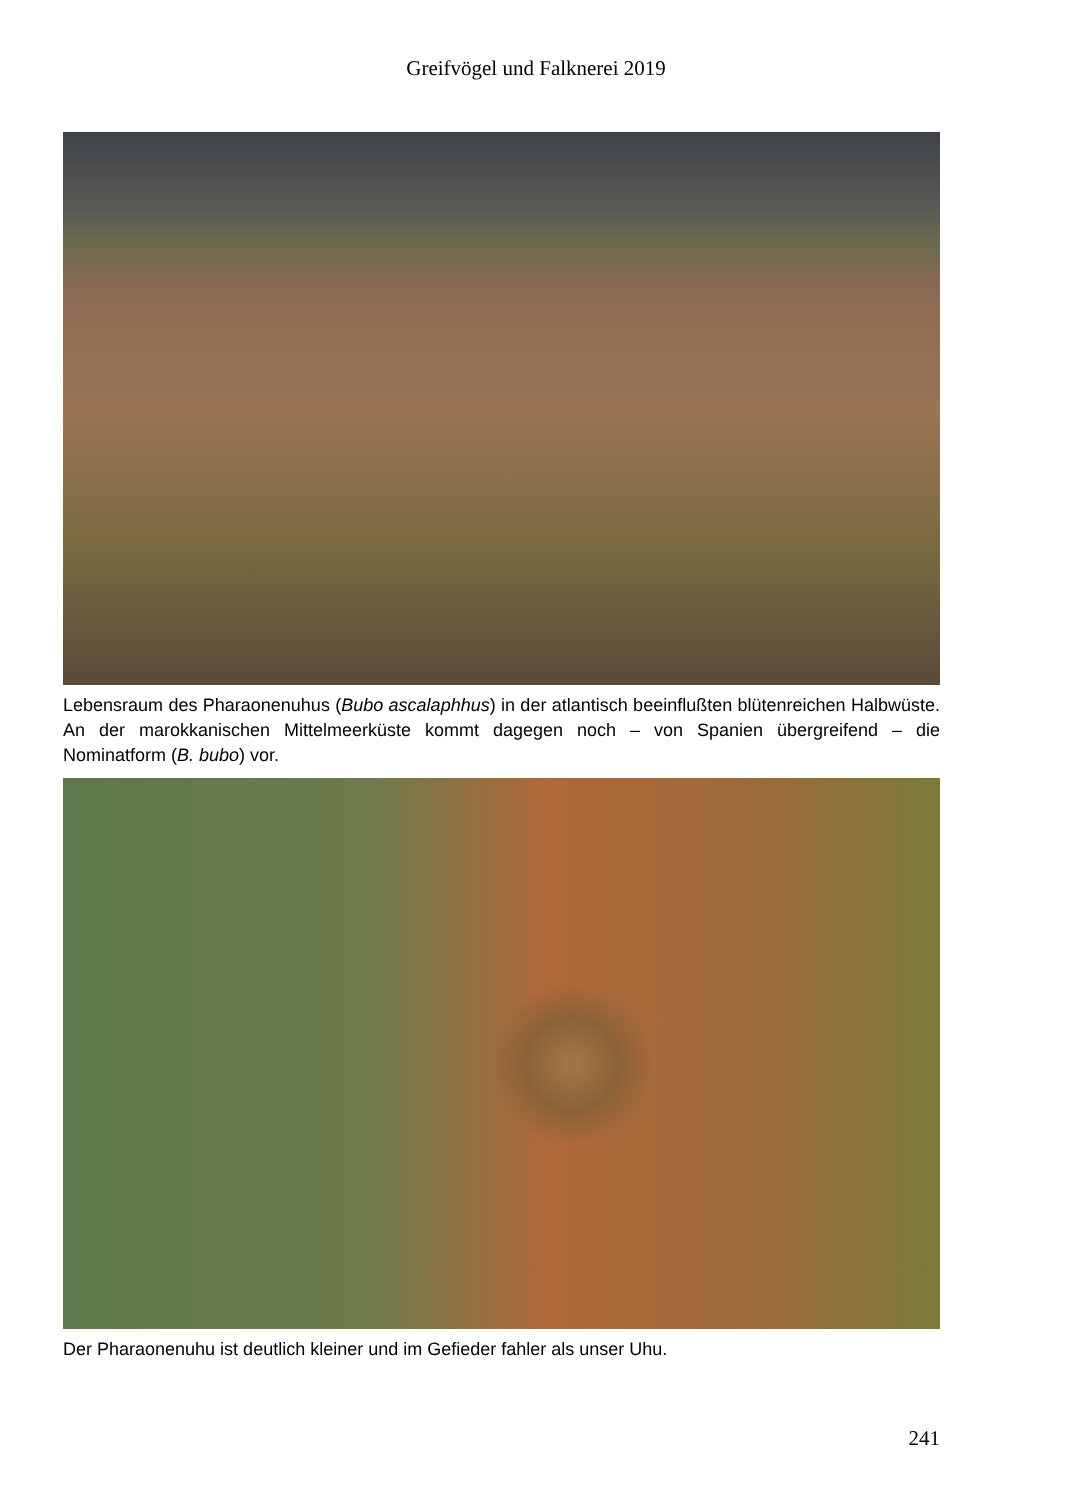Greifvögel und Falknerei 2019
Lebensraum des Pharaonenuhus (Bubo ascalaphhus) in der atlantisch beeinflußten blütenreichen Halbwüste. An der marokkanischen Mittelmeerküste kommt dagegen noch – von Spanien übergreifend – die Nominatform (B. bubo) vor.
Der Pharaonenuhu ist deutlich kleiner und im Gefieder fahler als unser Uhu.
241